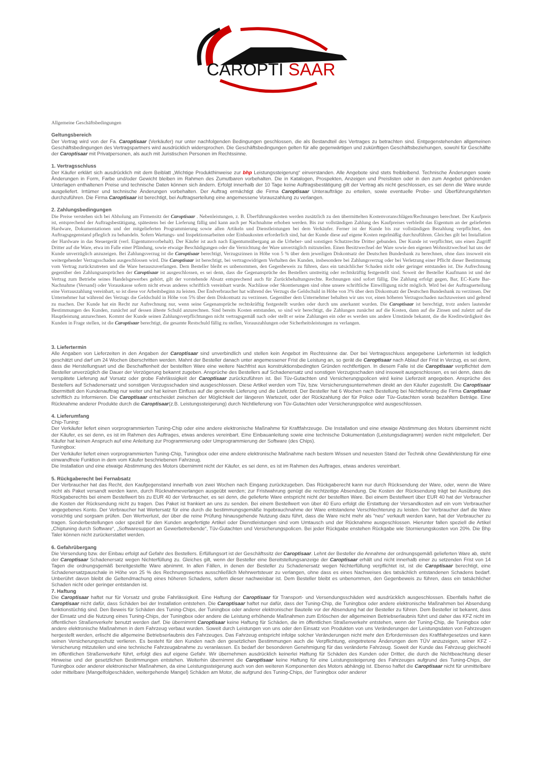CAROPTI SAAR
Allgemeine Geschäftsbedingungen
Geltungsbereich
Der Vertrag wird von der Fa. Caroptisaar (Verkäufer) nur unter nachfolgenden Bedingungen geschlossen, die als Bestandteil des Vertrages zu betrachten sind. Entgegenstehenden allgemeinen Geschäftsbedingungen des Vertragspartners wird ausdrücklich widersprochen. Die Geschäftsbedingungen gelten für alle gegenwärtigen und zukünftigen Geschäftsbeziehungen, sowohl für Geschäfte der Caroptisaar mit Privatpersonen, als auch mit Juristischen Personen im Rechtssinne.
1. Vertragsschluss
Der Käufer erklärt sich ausdrücklich mit dem Beiblatt „Wichtige Produkthinweise zur bhp Leistungssteigerung“ einverstanden. Alle Angebote sind stets freibleibend. Technische Änderungen sowie Änderungen in Form, Farbe und/oder Gewicht bleiben im Rahmen des Zumutbaren vorbehalten. Die in Katalogen, Prospekten, Anzeigen und Preislisten oder in den zum Angebot gehörenden Unterlagen enthaltenen Preise und technische Daten können sich ändern. Erfolgt innerhalb der 10 Tage keine Auftragsbestätigung gilt der Vertrag als nicht geschlossen, es sei denn die Ware wurde ausgeliefert. Irrtümer und technische Änderungen vorbehalten. Der Auftrag ermächtigt die Firma Caroptisaar Unteraufträge zu erteilen, sowie eventuelle Probe- und Überführungsfahrten durchzuführen. Die Firma Caroptisaar ist berechtigt, bei Auftragserteilung eine angemessene Vorauszahlung zu verlangen.
2. Zahlungsbedingungen
Die Preise verstehen sich bei Abholung am Firmensitz der Caroptisaar . Nebenleistungen, z. B. Überführungskosten werden zusätzlich zu den übermittelten Kostenvoranschlägen/Rechnungen berechnet. Der Kaufpreis ist, entsprechend der Auftragsbestätigung, spätestens bei der Lieferung fällig und kann auch per Nachnahme erhoben werden. Bis zur vollständigen Zahlung des Kaufpreises verbleibt das Eigentum an der gelieferten Hardware, Dokumentationen und der mitgelieferten Programmierung sowie allen Artikeln und Dienstleistungen bei dem Verkäufer. Ferner ist der Kunde bis zur vollständigen Bezahlung verpflichtet, den Auftragsgegenstand pfleglich zu behandeln. Sofern Wartungs- und Inspektionsarbeiten oder Einbaukosten erforderlich sind, hat der Kunde diese auf eigene Kosten regelmäßig durchzuführen. Gleiches gilt bei Installation der Hardware in das Steuergerät (verl. Eigentumsvorbehalt). Der Käufer ist auch nach Eigentumsübergang an die Urheber- und sonstigen Schutzrechte Dritter gebunden. Der Kunde ist verpflichtet, uns einen Zugriff Dritter auf die Ware, etwa im Falle einer Pfändung, sowie etwaige Beschädigungen oder die Vernichtung der Ware unverzüglich mitzuteilen. Einen Besitzwechsel der Ware sowie den eigenen Wohnsitzwechsel hat uns der Kunde unverzüglich anzuzeigen. Bei Zahlungsverzug ist die Caroptisaar berechtigt, Verzugszinsen in Höhe von 5 % über dem jeweiligen Diskontsatz der Deutschen Bundesbank zu berechnen, ohne dass insoweit ein weitergehender Verzugsschaden ausgeschlossen wird. Die Caroptisaar ist berechtigt, bei vertragswidrigem Verhalten des Kunden, insbesondere bei Zahlungsverzug oder bei Verletzung einer Pflicht dieser Bestimmung vom Vertrag zurückzutreten und die Ware herauszuverlangen. Dem Besteller bleibt es unbenommen, den Gegenbeweis zu führen, dass ein tatsächlicher Schaden nicht oder geringer entstanden ist. Die Aufrechnung gegenüber den Zahlungsansprüchen der Caroptisaar ist ausgeschlossen, es sei denn, dass die Gegenansprüche des Bestellers unstreitig oder rechtskräftig festgestellt sind. Soweit der Besteller Kaufmann ist und der Vertrag zum Betriebe seines Handelsgewerbes gehört, gilt der vorstehende Absatz entsprechend auch für Zurückbehaltungsrechte. Rechnungen sind sofort fällig. Die Zahlung erfolgt gegen, Bar, EC-Karte Bar-Nachnahme (Versand) oder Vorauskasse sofern nicht etwas anderes schriftlich vereinbart wurde. Nachlässe oder Skontierungen sind ohne unsere schriftliche Einwilligung nicht möglich. Wird bei der Auftragserteilung eine Vorrauszahlung vereinbart, so ist diese vor Arbeitsbeginn zu leisten. Der Endverbraucher hat während des Verzugs die Geldschuld in Höhe von 3% über dem Diskontsatz der Deutschen Bundesbank zu verzinsen. Der Unternehmer hat während des Verzugs die Geldschuld in Höhe von 5% über dem Diskontsatz zu verzinsen. Gegenüber dem Unternehmer behalten wir uns vor, einen höheren Verzugsschaden nachzuweisen und geltend zu machen. Der Kunde hat ein Recht zur Aufrechnung nur, wenn seine Gegenansprüche rechtskräftig festgestellt wurden oder durch uns anerkannt wurden. Die Caroptisaar ist berechtigt, trotz anders lautender Bestimmungen des Kunden, zunächst auf dessen älteste Schuld anzurechnen. Sind bereits Kosten entstanden, so sind wir berechtigt, die Zahlungen zunächst auf die Kosten, dann auf die Zinsen und zuletzt auf die Hauptleistung anzurechnen. Kommt der Kunde seinen Zahlungsverpflichtungen nicht vertragsgemäß nach oder stellt er seine Zahlungen ein oder es werden uns andere Umstände bekannt, die die Kreditwürdigkeit des Kunden in Frage stellen, ist die Caroptisaar berechtigt, die gesamte Restschuld fällig zu stellen, Vorauszahlungen oder Sicherheitsleistungen zu verlangen.
3. Liefertermin
Alle Angaben von Lieferzeiten in den Angaben der Caroptisaar sind unverbindlich und stellen kein Angebot im Rechtssinne dar. Der bei Vertragsschluss angegebene Liefertermin ist lediglich geschätzt und darf um 24 Wochen überschritten werden. Mahnt der Besteller danach unter angemessener Frist die Leistung an, so gerät die Caroptisaar nach Ablauf der Frist in Verzug, es sei denn, dass die Herstellungsart und die Beschaffenheit der bestellten Ware eine weitere Nachfrist aus konstruktionsbedingten Gründen rechtfertigen. In diesem Falle ist die Caroptisaar verpflichtet dem Besteller unverzüglich die Dauer der Verzögerung bekannt zugeben. Ansprüche des Bestellers auf Schadenersatz und sonstigen Verzugsschaden sind insoweit ausgeschlossen, es sei denn, dass die verspätete Lieferung auf Vorsatz oder grobe Fahrlässigkeit der Caroptisaar zurückzuführen ist. Bei Tüv-Gutachten und Versicherungspolicen wird keine Lieferzeit angegeben. Ansprüche des Bestellers auf Schadenersatz und sonstigen Verzugsschaden sind ausgeschlossen. Diese Artikel werden vom Tüv, bzw. Versicherungsunternehmen direkt an den Käufer zugestellt. Die Caroptisaar übermittelt den Kundenauftrag nur weiter und hat keinen Einfluss auf die generelle Lieferung und die Lieferzeit. Der Besteller hat 6 Wochen nach Bestellung bei Nichtlieferung die Firma Caroptisaar schriftlich zu Informieren. Die Caroptisaar entscheidet zwischen der Möglichkeit der längeren Wartezeit, oder der Rückzahlung der für Police oder Tüv-Gutachten vorab bezahlten Beträge. Eine Rücknahme anderer Produkte durch die Caroptisaar(z.B. Leistungssteigerung) durch Nichtlieferung von Tüv-Gutachten oder Versicherungspolice wird ausgeschlossen.
4. Lieferumfang
Chip-Tuning:
Der Verkäufer liefert einen vorprogrammierten Tuning-Chip oder eine andere elektronische Maßnahme für Kraftfahrzeuge. Die Installation und eine etwaige Abstimmung des Motors übernimmt nicht der Käufer, es sei denn, es ist im Rahmen des Auftrages, etwas anderes vereinbart. Eine Einbauanleitung sowie eine technische Dokumentation (Leistungsdiagramm) werden nicht mitgeliefert. Der Käufer hat keinen Anspruch auf eine Anleitung zur Programmierung oder Umprogrammierung der Software (des Chips).
Tuningbox:
Der Verkäufer liefert einen vorprogrammierten Tuning-Chip, Tuningbox oder eine andere elektronische Maßnahme nach bestem Wissen und neuesten Stand der Technik ohne Gewährleistung für eine einwandfreie Funktion in dem vom Käufer beschriebenen Fahrzeug.
Die Installation und eine etwaige Abstimmung des Motors übernimmt nicht der Käufer, es sei denn, es ist im Rahmen des Auftrages, etwas anderes vereinbart.
5. Rückgaberecht bei Fernabsatz
Der Verbraucher hat das Recht, den Kaufgegenstand innerhalb von zwei Wochen nach Eingang zurückzugeben. Das Rückgaberecht kann nur durch Rücksendung der Ware, oder, wenn die Ware nicht als Paket versandt werden kann, durch Rücknahmeverlangen ausgeübt werden; zur Fristwahrung genügt die rechtzeitige Absendung. Die Kosten der Rücksendung trägt bei Ausübung des Rückgaberechts bei einem Bestellwert bis zu EUR 40 der Verbraucher, es sei denn, die gelieferte Ware entspricht nicht der bestellten Ware. Bei einem Bestellwert über EUR 40 hat der Verbraucher die Kosten der Rücksendung nicht zu tragen. Das Paket ist frankiert an uns zu senden. Bei einem Bestellwert von über 40 Euro erfolgt die Erstattung der Versandkosten auf ein vom Verbraucher angegebenes Konto. Der Verbraucher hat Wertersatz für eine durch die bestimmungsgemäße Ingebrauchnahme der Ware entstandene Verschlechterung zu leisten. Der Verbraucher darf die Ware vorsichtig und sorgsam prüfen. Den Wertverlust, der über die reine Prüfung hinausgehende Nutzung dazu führt, dass die Ware nicht mehr als "neu" verkauft werden kann, hat der Verbraucher zu tragen. Sonderbestellungen oder speziell für den Kunden angefertigte Artikel oder Dienstleistungen sind vom Umtausch und der Rücknahme ausgeschlossen. Hierunter fallen speziell die Artikel „Chiptuning durch Software“, „Softwaresupport an Gewerbetreibende“, Tüv-Gutachten und Versicherungspolicen. Bei jeder Rückgabe enstehen Rückgabe wie Stornierungskosten von 20%. Die Bhp Taler können nicht zurückerstattet werden.
6. Gefahrübergang
Die Versendung bzw. der Einbau erfolgt auf Gefahr des Bestellers. Erfüllungsort ist der Geschäftssitz der Caroptisaar. Lehnt der Besteller die Annahme der ordnungsgemäß gelieferten Ware ab, steht der Caroptisaar Schadenersatz wegen Nichterfüllung zu. Gleiches gilt, wenn der Besteller eine Bereitstellungsanzeige der Caroptisaar erhält und nicht innerhalb einer zu setzenden Frist von 14 Tagen die ordnungsgemäß bereitgestellte Ware abnimmt. In allen Fällen, in denen der Besteller zu Schadenersatz wegen Nichterfüllung verpflichtet ist, ist die Caroptisaar berechtigt, eine Schadenersatzpauschale in Höhe von 25 % des Rechnungswertes ausschließlich Mehrwertsteuer zu verlangen, ohne dass es eines Nachweises des tatsächlich entstandenen Schadens bedarf. Unberührt davon bleibt die Geltendmachung eines höheren Schadens, sofern dieser nachweisbar ist. Dem Besteller bleibt es unbenommen, den Gegenbeweis zu führen, dass ein tatsächlicher Schaden nicht oder geringer entstanden ist.
7. Haftung
Die Caroptisaar haftet nur für Vorsatz und grobe Fahrlässigkeit. Eine Haftung der Caroptisaar für Transport- und Versendungsschäden wird ausdrücklich ausgeschlossen. Ebenfalls haftet die Caroptisaar nicht dafür, dass Schäden bei der Installation entstehen. Die Caroptisaar haftet nur dafür, dass der Tuning-Chip, die Tuningbox oder andere elektronische Maßnahmen bei Absendung funktionstüchtig sind. Den Beweis für Schäden des Tuning-Chips, der Tuningbox oder anderer elektronischer Bauteile vor der Absendung hat der Besteller zu führen. Dem Besteller ist bekannt, dass der Einsatz und die Nutzung eines Tuning-Chips, der Tuningbox oder andere die Leistung erhöhende Maßnahmen zum Erlöschen der allgemeinen Betriebserlaubnis führt und daher das KFZ nicht im öffentlichen Straßenverkehr benutzt werden darf. Die übernimmt Caroptisaar keine Haftung für Schäden, die im öffentlichen Straßenverkehr entstehen, wenn der Tuning-Chip, die Tuningbox oder andere elektronische Maßnahmen in dem Fahrzeug verbaut wurden. Soweit durch Leistungen von uns oder den Einsatz von Produkten von uns Veränderungen der Leistungsdaten von Fahrzeugen hergestellt werden, erlischt die allgemeine Betriebserlaubnis des Fahrzeuges. Das Fahrzeug entspricht infolge solcher Veränderungen nicht mehr den Erfordernissen des Kraftfahrgesetzes und kann seinen Versicherungsschutz verlieren. Es besteht für den Kunden nach den gesetzlichen Bestimmungen auch die Verpflichtung, eingetretene Änderungen dem TÜV anzuzeigen, seiner KFZ - Versicherung mitzuteilen und eine technische Fahrzeugabnahme zu veranlassen. Es bedarf der besonderen Genehmigung für das veränderte Fahrzeug. Soweit der Kunde das Fahrzeug gleichwohl im öffentlichen Straßenverkehr führt, erfolgt dies auf eigene Gefahr. Wir übernehmen ausdrücklich keinerlei Haftung für Schäden des Kunden oder Dritter, die durch die Nichtbeachtung dieser Hinweise und der gesetzlichen Bestimmungen entstehen. Weiterhin übernimmt die Caroptisaar keine Haftung für eine Leistungssteigerung des Fahrzeuges aufgrund des Tuning-Chips, der Tuningbox oder anderer elektronischer Maßnahmen, da eine Leistungssteigerung auch von den weiteren Komponenten des Motors abhängig ist. Ebenso haftet die Caroptisaar nicht für unmittelbare oder mittelbare (Mangelfolgeschäden, weitergehende Mangel) Schäden am Motor, die aufgrund des Tuning-Chips, der Tuningbox oder anderer